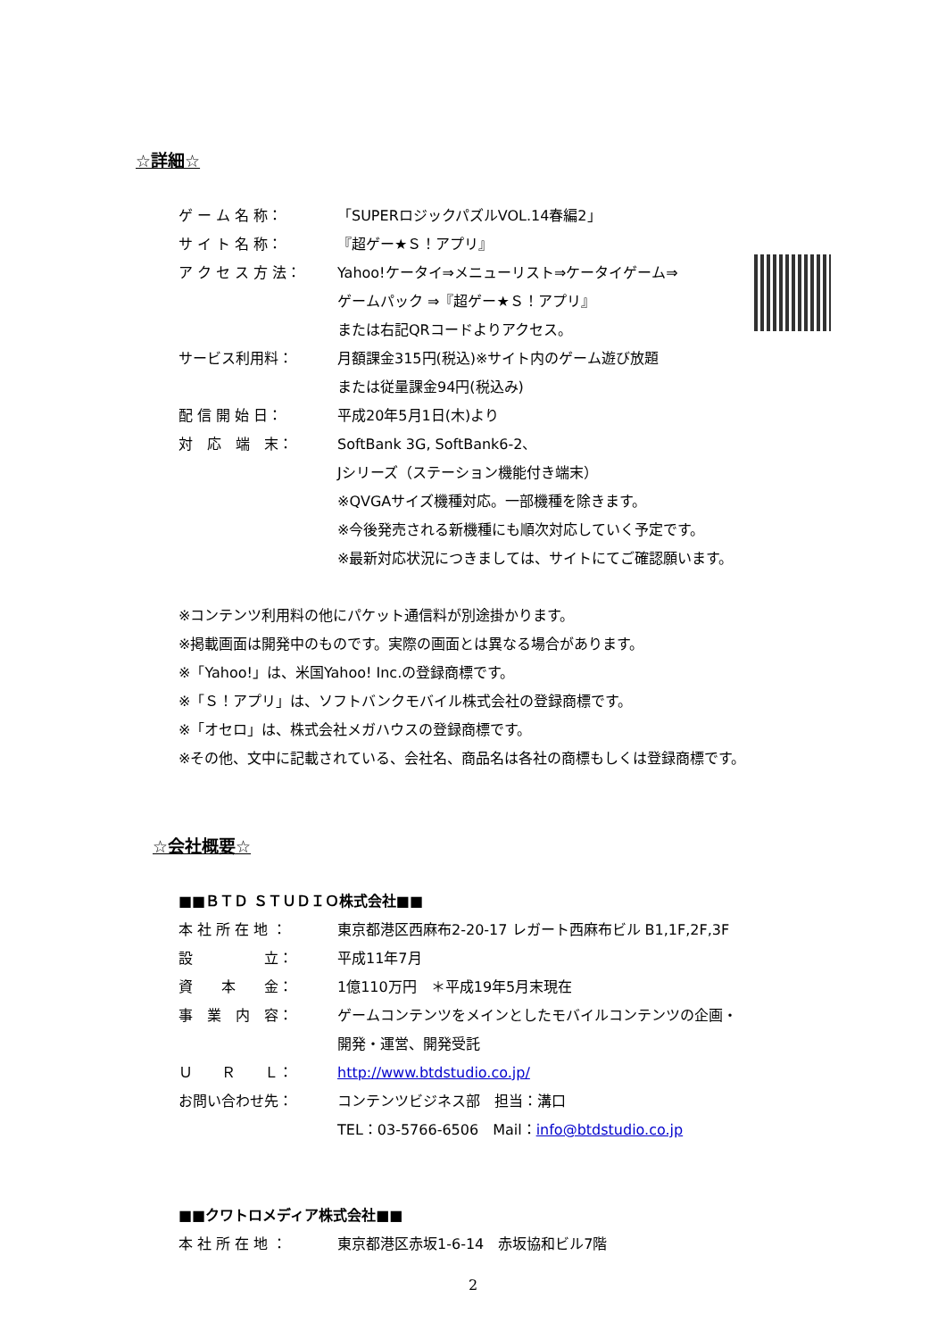☆詳細☆
ゲ ー ム 名 称： 「SUPERロジックパズルVOL.14春編2」
サ イ ト 名 称： 『超ゲー★Ｓ！アプリ』
ア ク セ ス 方 法： Yahoo!ケータイ⇒メニューリスト⇒ケータイゲーム⇒
ゲームパック ⇒『超ゲー★Ｓ！アプリ』
または右記QRコードよりアクセス。
サービス利用料： 月額課金315円(税込)※サイト内のゲーム遊び放題
または従量課金94円(税込み)
配 信 開 始 日： 平成20年5月1日(木)より
対　応　端　末： SoftBank 3G, SoftBank6-2、
Jシリーズ（ステーション機能付き端末）
※QVGAサイズ機種対応。一部機種を除きます。
※今後発売される新機種にも順次対応していく予定です。
※最新対応状況につきましては、サイトにてご確認願います。
※コンテンツ利用料の他にパケット通信料が別途掛かります。
※掲載画面は開発中のものです。実際の画面とは異なる場合があります。
※「Yahoo!」は、米国Yahoo! Inc.の登録商標です。
※「Ｓ！アプリ」は、ソフトバンクモバイル株式会社の登録商標です。
※「オセロ」は、株式会社メガハウスの登録商標です。
※その他、文中に記載されている、会社名、商品名は各社の商標もしくは登録商標です。
☆会社概要☆
■■ＢＴＤ ＳＴＵＤＩＯ株式会社■■
本 社 所 在 地 ： 東京都港区西麻布2-20-17 レガート西麻布ビル B1,1F,2F,3F
設　　　　　立： 平成11年7月
資　　本　　金： 1億110万円　＊平成19年5月末現在
事　業　内　容： ゲームコンテンツをメインとしたモバイルコンテンツの企画・
開発・運営、開発受託
Ｕ　　Ｒ　　Ｌ： http://www.btdstudio.co.jp/
お問い合わせ先： コンテンツビジネス部　担当：溝口
TEL：03-5766-6506　Mail：info@btdstudio.co.jp
■■クワトロメディア株式会社■■
本 社 所 在 地 ： 東京都港区赤坂1-6-14　赤坂協和ビル7階
2